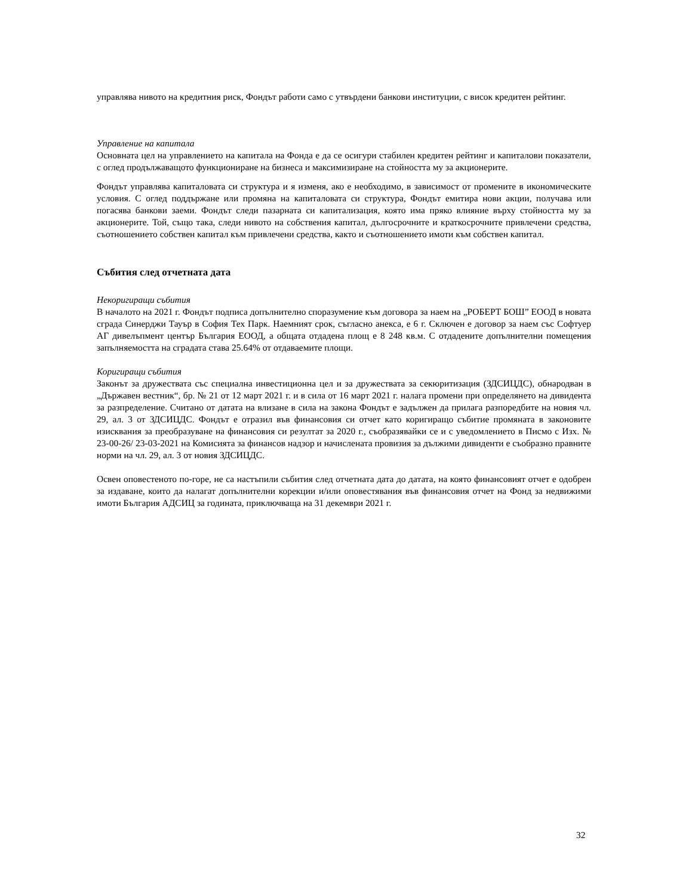управлява нивото на кредитния риск, Фондът работи само с утвърдени банкови институции, с висок кредитен рейтинг.
Управление на капитала
Основната цел на управлението на капитала на Фонда е да се осигури стабилен кредитен рейтинг и капиталови показатели, с оглед продължаващото функциониране на бизнеса и максимизиране на стойността му за акционерите.
Фондът управлява капиталовата си структура и я изменя, ако е необходимо, в зависимост от промените в икономическите условия. С оглед поддържане или промяна на капиталовата си структура, Фондът емитира нови акции, получава или погасява банкови заеми. Фондът следи пазарната си капитализация, която има пряко влияние върху стойността му за акционерите. Той, също така, следи нивото на собствения капитал, дългосрочните и краткосрочните привлечени средства, съотношението собствен капитал към привлечени средства, както и съотношението имоти към собствен капитал.
Събития след отчетната дата
Некоригиращи събития
В началото на 2021 г. Фондът подписа допълнително споразумение към договора за наем на „РОБЕРТ БОШ” ЕООД в новата сграда Синерджи Тауър в София Тех Парк. Наемният срок, съгласно анекса, е 6 г. Сключен е договор за наем със Софтуер АГ дивелъпмент център България ЕООД, а общата отдадена площ е 8 248 кв.м. С отдадените допълнителни помещения запълняемостта на сградата става 25.64% от отдаваемите площи.
Коригиращи събития
Законът за дружествата със специална инвестиционна цел и за дружествата за секюритизация (ЗДСИЦДС), обнародван в „Държавен вестник“, бр. № 21 от 12 март 2021 г. и в сила от 16 март 2021 г. налага промени при определянето на дивидента за разпределение. Считано от датата на влизане в сила на закона Фондът е задължен да прилага разпоредбите на новия чл. 29, ал. 3 от ЗДСИЦДС. Фондът е отразил във финансовия си отчет като коригиращо събитие промяната в законовите изисквания за преобразуване на финансовия си резултат за 2020 г., съобразявайки се и с уведомлението в Писмо с Изх. № 23-00-26/ 23-03-2021 на Комисията за финансов надзор и начислената провизия за дължими дивиденти е съобразно правните норми на чл. 29, ал. 3 от новия ЗДСИЦДС.
Освен оповестеното по-горе, не са настъпили събития след отчетната дата до датата, на която финансовият отчет е одобрен за издаване, които да налагат допълнителни корекции и/или оповестявания във финансовия отчет на Фонд за недвижими имоти България АДСИЦ за годината, приключваща на 31 декември 2021 г.
32